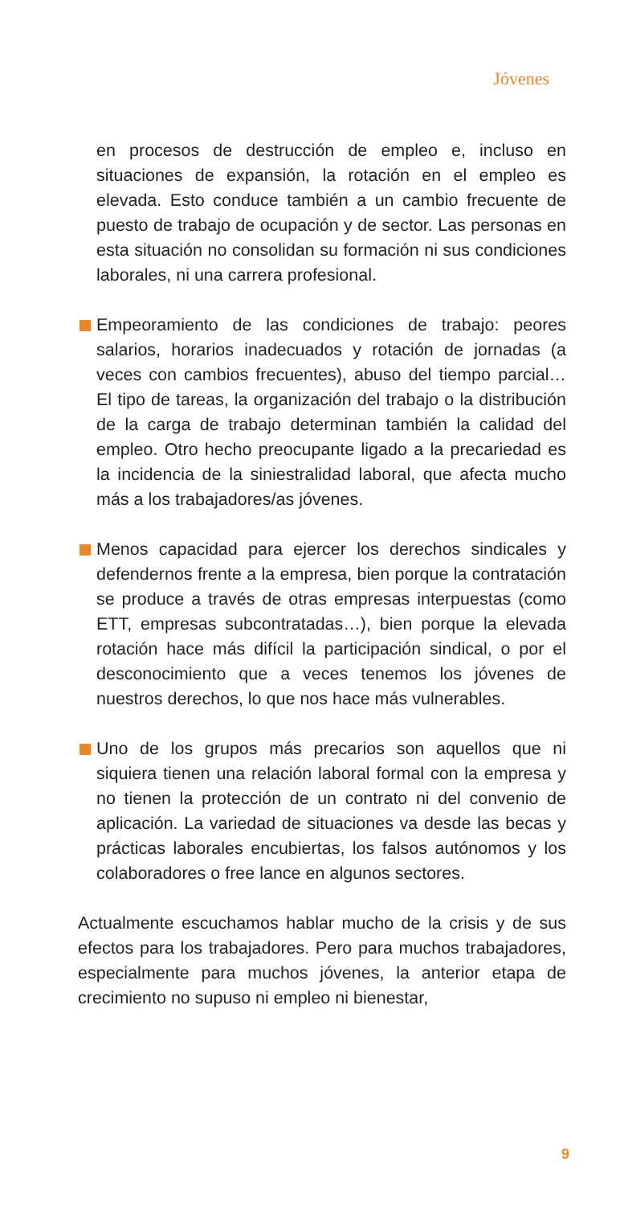Jóvenes
en procesos de destrucción de empleo e, incluso en situaciones de expansión, la rotación en el empleo es elevada. Esto conduce también a un cambio frecuente de puesto de trabajo de ocupación y de sector. Las personas en esta situación no consolidan su formación ni sus condiciones laborales, ni una carrera profesional.
Empeoramiento de las condiciones de trabajo: peores salarios, horarios inadecuados y rotación de jornadas (a veces con cambios frecuentes), abuso del tiempo parcial… El tipo de tareas, la organización del trabajo o la distribución de la carga de trabajo determinan también la calidad del empleo. Otro hecho preocupante ligado a la precariedad es la incidencia de la siniestralidad laboral, que afecta mucho más a los trabajadores/as jóvenes.
Menos capacidad para ejercer los derechos sindicales y defendernos frente a la empresa, bien porque la contratación se produce a través de otras empresas interpuestas (como ETT, empresas subcontratadas…), bien porque la elevada rotación hace más difícil la participación sindical, o por el desconocimiento que a veces tenemos los jóvenes de nuestros derechos, lo que nos hace más vulnerables.
Uno de los grupos más precarios son aquellos que ni siquiera tienen una relación laboral formal con la empresa y no tienen la protección de un contrato ni del convenio de aplicación. La variedad de situaciones va desde las becas y prácticas laborales encubiertas, los falsos autónomos y los colaboradores o free lance en algunos sectores.
Actualmente escuchamos hablar mucho de la crisis y de sus efectos para los trabajadores. Pero para muchos trabajadores, especialmente para muchos jóvenes, la anterior etapa de crecimiento no supuso ni empleo ni bienestar,
9